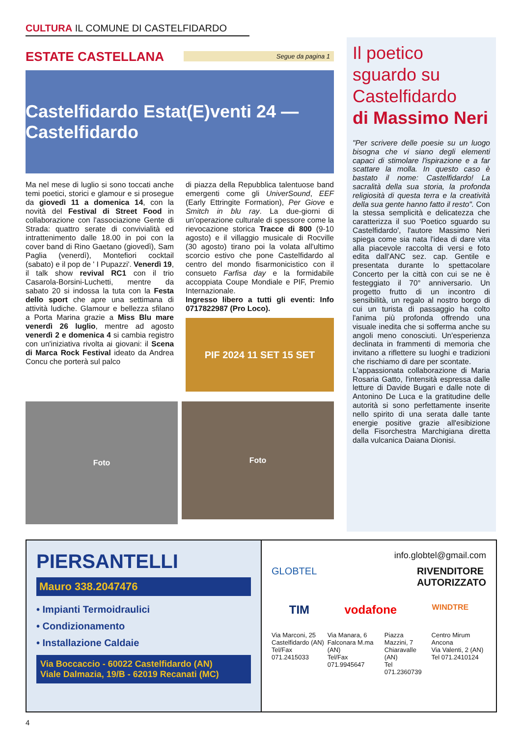CULTURA IL COMUNE DI CASTELFIDARDO
ESTATE CASTELLANA
Segue da pagina 1
Castelfidardo Estat(E)venti 24 — Castelfidardo
Ma nel mese di luglio si sono toccati anche temi poetici, storici e glamour e si prosegue da giovedì 11 a domenica 14, con la novità del Festival di Street Food in collaborazione con l'associazione Gente di Strada: quattro serate di convivialità ed intrattenimento dalle 18.00 in poi con la cover band di Rino Gaetano (giovedì), Sam Paglia (venerdì), Montefiori cocktail (sabato) e il pop de ' I Pupazzi'. Venerdì 19, il talk show revival RC1 con il trio Casarola-Borsini-Luchetti, mentre da sabato 20 si indossa la tuta con la Festa dello sport che apre una settimana di attività ludiche. Glamour e bellezza sfilano a Porta Marina grazie a Miss Blu mare venerdì 26 luglio, mentre ad agosto venerdì 2 e domenica 4 si cambia registro con un'iniziativa rivolta ai giovani: il Scena di Marca Rock Festival ideato da Andrea Concu che porterà sul palco
di piazza della Repubblica talentuose band emergenti come gli UniverSound, EEF (Early Ettringite Formation), Per Giove e Smitch in blu ray. La due-giorni di un'operazione culturale di spessore come la rievocazione storica Tracce di 800 (9-10 agosto) e il villaggio musicale di Rocville (30 agosto) tirano poi la volata all'ultimo scorcio estivo che pone Castelfidardo al centro del mondo fisarmonicistico con il consueto Farfisa day e la formidabile accoppiata Coupe Mondiale e PIF, Premio Internazionale.
Ingresso libero a tutti gli eventi: Info 0717822987 (Pro Loco).
PIF 2024 11 SET 15 SET
Foto
Foto
Il poetico sguardo su Castelfidardo
di Massimo Neri
"Per scrivere delle poesie su un luogo bisogna che vi siano degli elementi capaci di stimolare l'ispirazione e a far scattare la molla. In questo caso è bastato il nome: Castelfidardo! La sacralità della sua storia, la profonda religiosità di questa terra e la creatività della sua gente hanno fatto il resto". Con la stessa semplicità e delicatezza che caratterizza il suo 'Poetico sguardo su Castelfidardo', l'autore Massimo Neri spiega come sia nata l'idea di dare vita alla piacevole raccolta di versi e foto edita dall'ANC sez. cap. Gentile e presentata durante lo spettacolare Concerto per la città con cui se ne è festeggiato il 70° anniversario. Un progetto frutto di un incontro di sensibilità, un regalo al nostro borgo di cui un turista di passaggio ha colto l'anima più profonda offrendo una visuale inedita che si sofferma anche su angoli meno conosciuti. Un'esperienza declinata in frammenti di memoria che invitano a riflettere su luoghi e tradizioni che rischiamo di dare per scontate.
L'appassionata collaborazione di Maria Rosaria Gatto, l'intensità espressa dalle letture di Davide Bugari e dalle note di Antonino De Luca e la gratitudine delle autorità si sono perfettamente inserite nello spirito di una serata dalle tante energie positive grazie all'esibizione della Fisorchestra Marchigiana diretta dalla vulcanica Daiana Dionisi.
PIERSANTELLI
Mauro 338.2047476
• Impianti Termoidraulici
• Condizionamento
• Installazione Caldaie
Via Boccaccio - 60022 Castelfidardo (AN)
Viale Dalmazia, 19/B - 62019 Recanati (MC)
info.globtel@gmail.com
GLOBTEL RIVENDITORE
AUTORIZZATO
TIM vodafone WINDTRE
Via Marconi, 25
Castelfidardo (AN)
Tel/Fax 071.2415033 Via Manara, 6
Falconara M.ma (AN)
Tel/Fax 071.9945647 Piazza Mazzini, 7
Chiaravalle (AN)
Tel 071.2360739 Centro Mirum Ancona
Via Valenti, 2 (AN)
Tel 071.2410124
4